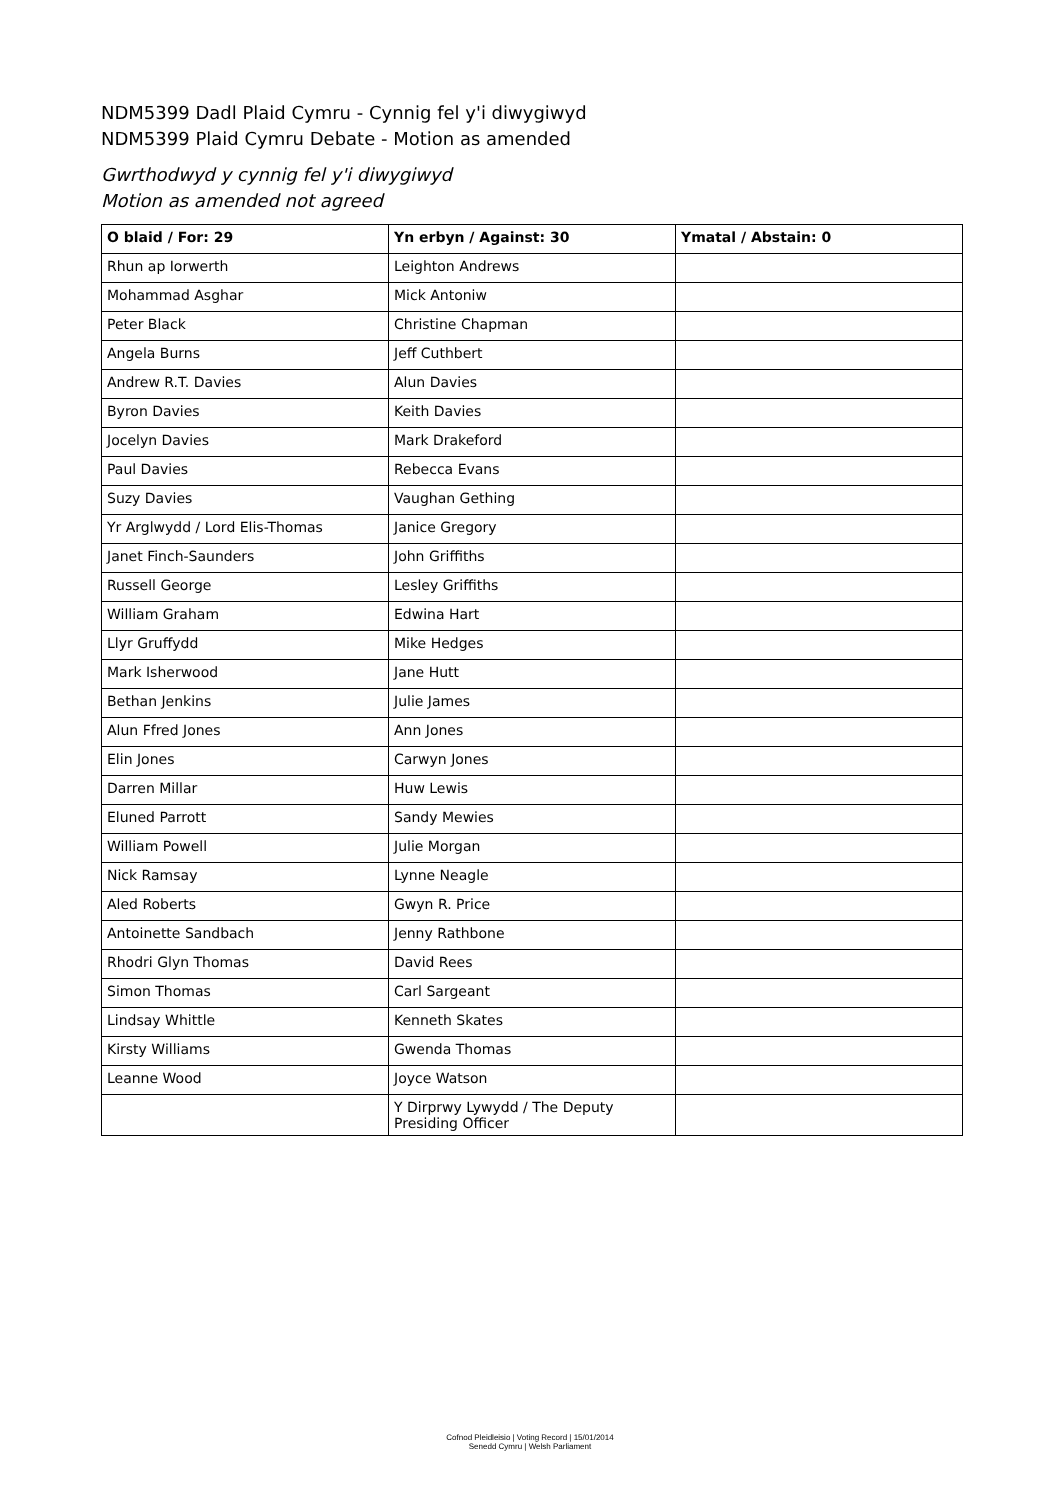NDM5399 Dadl Plaid Cymru - Cynnig fel y'i diwygiwyd
NDM5399 Plaid Cymru Debate - Motion as amended
Gwrthodwyd y cynnig fel y'i diwygiwyd
Motion as amended not agreed
| O blaid / For: 29 | Yn erbyn / Against: 30 | Ymatal / Abstain: 0 |
| --- | --- | --- |
| Rhun ap Iorwerth | Leighton Andrews | |
| Mohammad Asghar | Mick Antoniw | |
| Peter Black | Christine Chapman | |
| Angela Burns | Jeff Cuthbert | |
| Andrew R.T. Davies | Alun Davies | |
| Byron Davies | Keith Davies | |
| Jocelyn Davies | Mark Drakeford | |
| Paul Davies | Rebecca Evans | |
| Suzy Davies | Vaughan Gething | |
| Yr Arglwydd / Lord Elis-Thomas | Janice Gregory | |
| Janet Finch-Saunders | John Griffiths | |
| Russell George | Lesley Griffiths | |
| William Graham | Edwina Hart | |
| Llyr Gruffydd | Mike Hedges | |
| Mark Isherwood | Jane Hutt | |
| Bethan Jenkins | Julie James | |
| Alun Ffred Jones | Ann Jones | |
| Elin Jones | Carwyn Jones | |
| Darren Millar | Huw Lewis | |
| Eluned Parrott | Sandy Mewies | |
| William Powell | Julie Morgan | |
| Nick Ramsay | Lynne Neagle | |
| Aled Roberts | Gwyn R. Price | |
| Antoinette Sandbach | Jenny Rathbone | |
| Rhodri Glyn Thomas | David Rees | |
| Simon Thomas | Carl Sargeant | |
| Lindsay Whittle | Kenneth Skates | |
| Kirsty Williams | Gwenda Thomas | |
| Leanne Wood | Joyce Watson | |
| | Y Dirprwy Lywydd / The Deputy Presiding Officer | |
Cofnod Pleidleisio | Voting Record | 15/01/2014
Senedd Cymru | Welsh Parliament